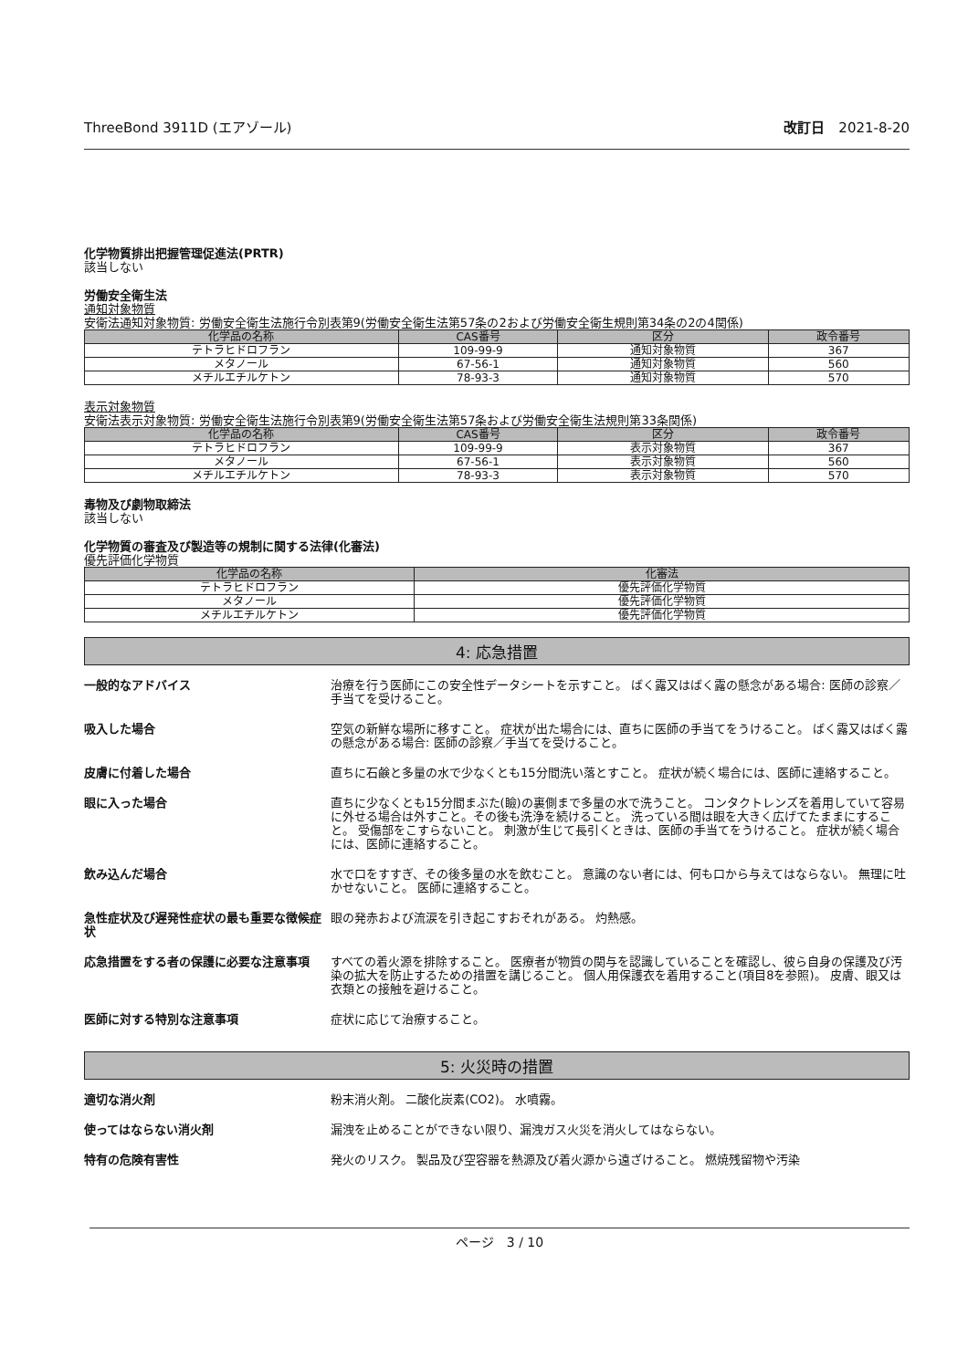ThreeBond 3911D (エアゾール) 改訂日　2021-8-20
化学物質排出把握管理促進法(PRTR)
該当しない
労働安全衛生法
通知対象物質
安衛法通知対象物質: 労働安全衛生法施行令別表第9(労働安全衛生法第57条の2および労働安全衛生規則第34条の2の4関係)
| 化学品の名称 | CAS番号 | 区分 | 政令番号 |
| --- | --- | --- | --- |
| テトラヒドロフラン | 109-99-9 | 通知対象物質 | 367 |
| メタノール | 67-56-1 | 通知対象物質 | 560 |
| メチルエチルケトン | 78-93-3 | 通知対象物質 | 570 |
表示対象物質
安衛法表示対象物質: 労働安全衛生法施行令別表第9(労働安全衛生法第57条および労働安全衛生法規則第33条関係)
| 化学品の名称 | CAS番号 | 区分 | 政令番号 |
| --- | --- | --- | --- |
| テトラヒドロフラン | 109-99-9 | 表示対象物質 | 367 |
| メタノール | 67-56-1 | 表示対象物質 | 560 |
| メチルエチルケトン | 78-93-3 | 表示対象物質 | 570 |
毒物及び劇物取締法
該当しない
化学物質の審査及び製造等の規制に関する法律(化審法)
優先評価化学物質
| 化学品の名称 | 化審法 |
| --- | --- |
| テトラヒドロフラン | 優先評価化学物質 |
| メタノール | 優先評価化学物質 |
| メチルエチルケトン | 優先評価化学物質 |
4: 応急措置
一般的なアドバイス 治療を行う医師にこの安全性データシートを示すこと。 ばく露又はばく露の懸念がある場合: 医師の診察／手当てを受けること。
吸入した場合 空気の新鮮な場所に移すこと。 症状が出た場合には、直ちに医師の手当てをうけること。 ばく露又はばく露の懸念がある場合: 医師の診察／手当てを受けること。
皮膚に付着した場合 直ちに石鹸と多量の水で少なくとも15分間洗い落とすこと。 症状が続く場合には、医師に連絡すること。
眼に入った場合 直ちに少なくとも15分間まぶた(瞼)の裏側まで多量の水で洗うこと。 コンタクトレンズを着用していて容易に外せる場合は外すこと。その後も洗浄を続けること。 洗っている間は眼を大きく広げてたままにすること。 受傷部をこすらないこと。 刺激が生じて長引くときは、医師の手当てをうけること。 症状が続く場合には、医師に連絡すること。
飲み込んだ場合 水で口をすすぎ、その後多量の水を飲むこと。 意識のない者には、何も口から与えてはならない。 無理に吐かせないこと。 医師に連絡すること。
急性症状及び遅発性症状の最も重要な徴候症状
眼の発赤および流涙を引き起こすおそれがある。 灼熱感。
応急措置をする者の保護に必要な注意事項 すべての着火源を排除すること。 医療者が物質の関与を認識していることを確認し、彼ら自身の保護及び汚染の拡大を防止するための措置を講じること。 個人用保護衣を着用すること(項目8を参照)。 皮膚、眼又は衣類との接触を避けること。
医師に対する特別な注意事項 症状に応じて治療すること。
5: 火災時の措置
適切な消火剤 粉末消火剤。 二酸化炭素(CO2)。 水噴霧。
使ってはならない消火剤 漏洩を止めることができない限り、漏洩ガス火災を消火してはならない。
特有の危険有害性 発火のリスク。 製品及び空容器を熱源及び着火源から遠ざけること。 燃焼残留物や汚染
ページ　3 / 10